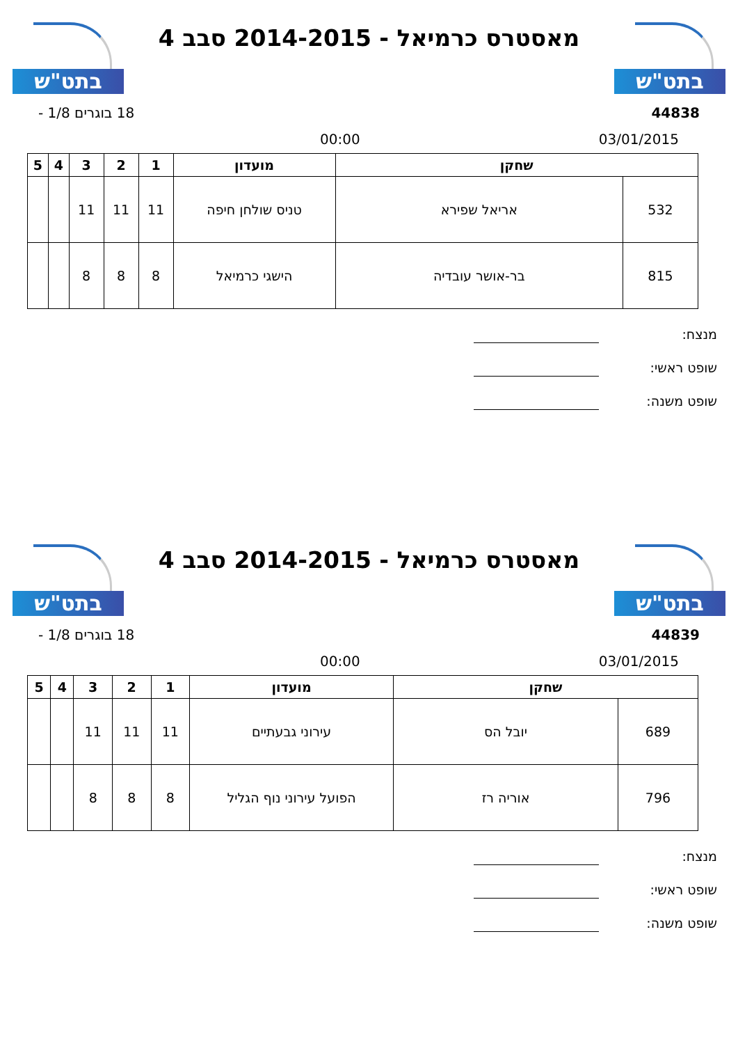בתט"ש
מאסטרס כרמיאל - 2014-2015 סבב 4
בתט"ש
44838 18 בוגרים 1/8 -
03/01/2015 00:00
| שחקן | | מועדון | 1 | 2 | 3 | 4 | 5 |
| --- | --- | --- | --- | --- | --- | --- | --- |
| 532 | אריאל שפירא | טניס שולחן חיפה | 11 | 11 | 11 | | |
| 815 | בר-אושר עובדיה | הישגי כרמיאל | 8 | 8 | 8 | | |
מנצח:
שופט ראשי:
שופט משנה:
בתט"ש
מאסטרס כרמיאל - 2014-2015 סבב 4
בתט"ש
44839 18 בוגרים 1/8 -
03/01/2015 00:00
| שחקן | | מועדון | 1 | 2 | 3 | 4 | 5 |
| --- | --- | --- | --- | --- | --- | --- | --- |
| 689 | יובל הס | עירוני גבעתיים | 11 | 11 | 11 | | |
| 796 | אוריה רז | הפועל עירוני נוף הגליל | 8 | 8 | 8 | | |
מנצח:
שופט ראשי:
שופט משנה: